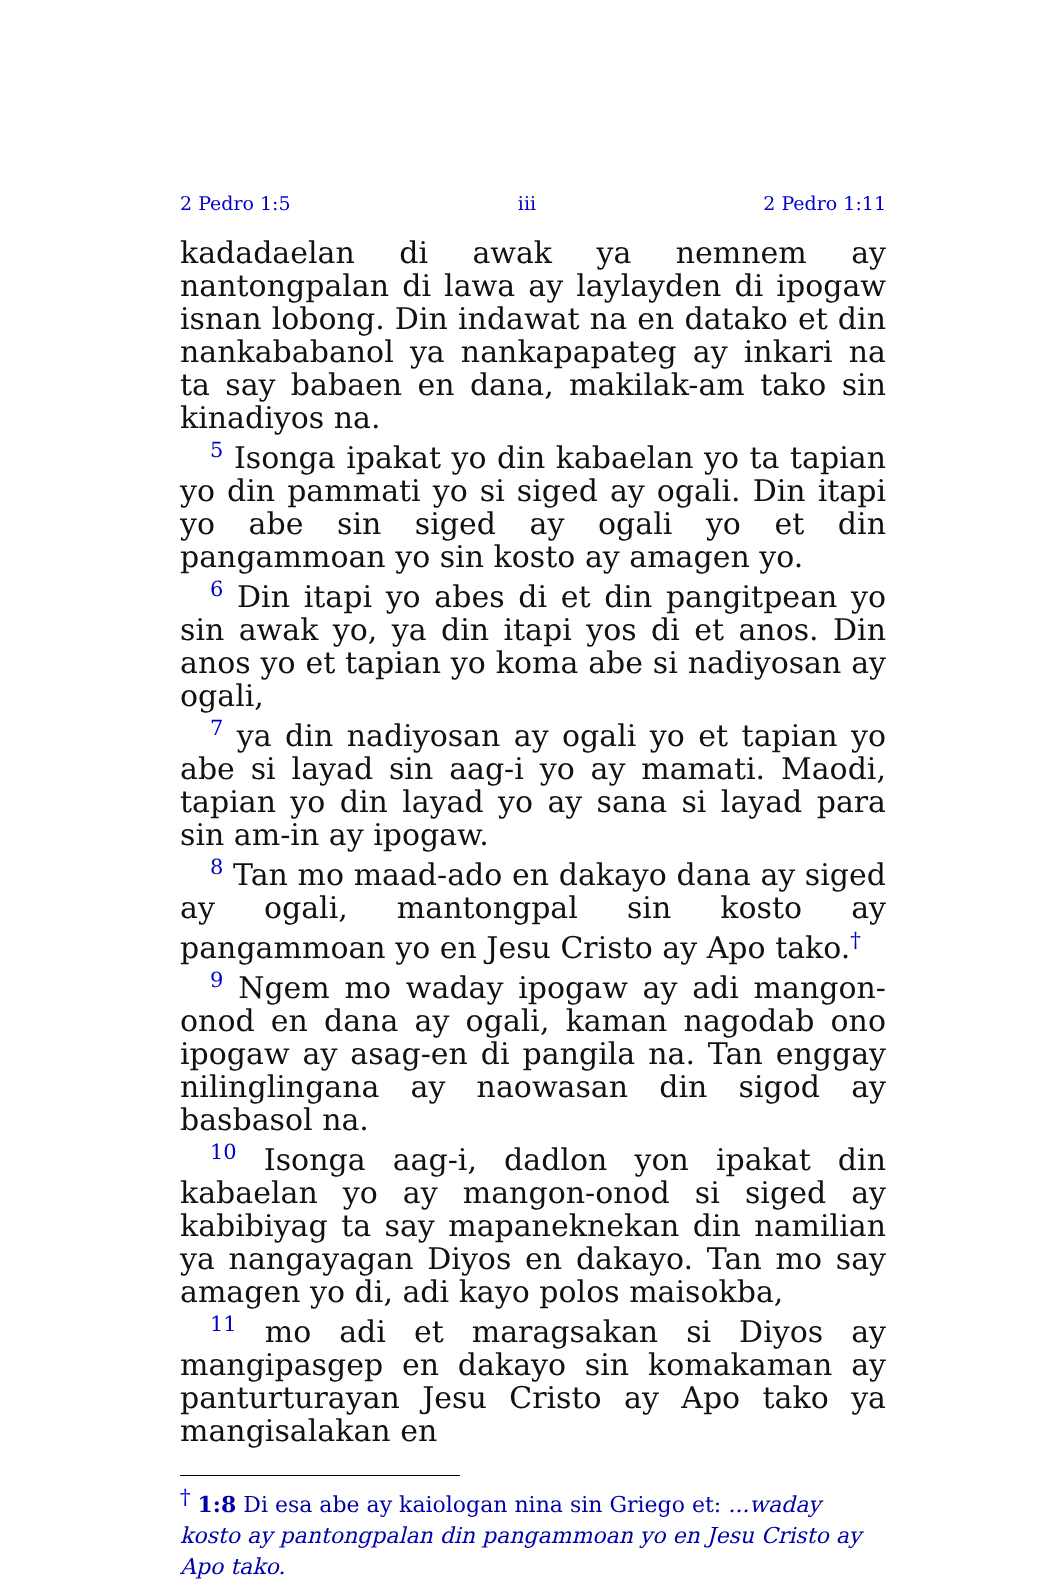2 Pedro 1:5 iii 2 Pedro 1:11
kadadaelan di awak ya nemnem ay nantongpalan di lawa ay laylayden di ipogaw isnan lobong. Din indawat na en datako et din nankababanol ya nankapapateg ay inkari na ta say babaen en dana, makilak-am tako sin kinadiyos na.
<sup>5</sup> Isonga ipakat yo din kabaelan yo ta tapian yo din pammati yo si siged ay ogali. Din itapi yo abe sin siged ay ogali yo et din pangammoan yo sin kosto ay amagen yo.
<sup>6</sup> Din itapi yo abes di et din pangitpean yo sin awak yo, ya din itapi yos di et anos. Din anos yo et tapian yo koma abe si nadiyosan ay ogali,
<sup>7</sup> ya din nadiyosan ay ogali yo et tapian yo abe si layad sin aag-i yo ay mamati. Maodi, tapian yo din layad yo ay sana si layad para sin am-in ay ipogaw.
<sup>8</sup> Tan mo maad-ado en dakayo dana ay siged ay ogali, mantongpal sin kosto ay pangammoan yo en Jesu Cristo ay Apo tako.<sup>†</sup>
<sup>9</sup> Ngem mo waday ipogaw ay adi mangon-onod en dana ay ogali, kaman nagodab ono ipogaw ay asag-en di pangila na. Tan enggay nilinglingana ay naowasan din sigod ay basbasol na.
<sup>10</sup> Isonga aag-i, dadlon yon ipakat din kabaelan yo ay mangon-onod si siged ay kabibiyag ta say mapaneknekan din namilian ya nangayagan Diyos en dakayo. Tan mo say amagen yo di, adi kayo polos maisokba,
<sup>11</sup> mo adi et maragsakan si Diyos ay mangipasgep en dakayo sin komakaman ay panturturayan Jesu Cristo ay Apo tako ya mangisalakan en
<sup>†</sup> 1:8 Di esa abe ay kaiologan nina sin Griego et: ...waday kosto ay pantongpalan din pangammoan yo en Jesu Cristo ay Apo tako.